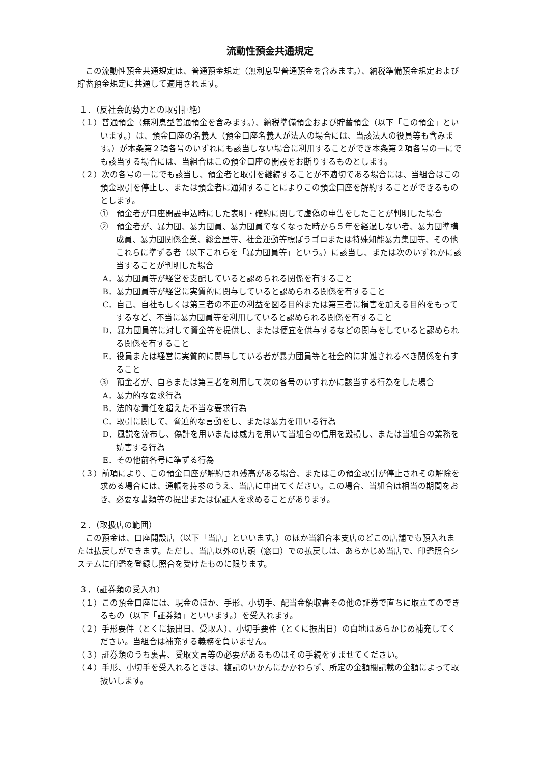流動性預金共通規定
この流動性預金共通規定は、普通預金規定（無利息型普通預金を含みます。）、納税準備預金規定および貯蓄預金規定に共通して適用されます。
１．（反社会的勢力との取引拒絶）
（１）普通預金（無利息型普通預金を含みます。）、納税準備預金および貯蓄預金（以下「この預金」といいます。）は、預金口座の名義人（預金口座名義人が法人の場合には、当該法人の役員等も含みます。）が本条第２項各号のいずれにも該当しない場合に利用することができ本条第２項各号の一にでも該当する場合には、当組合はこの預金口座の開設をお断りするものとします。
（２）次の各号の一にでも該当し、預金者と取引を継続することが不適切である場合には、当組合はこの預金取引を停止し、または預金者に通知することによりこの預金口座を解約することができるものとします。
①　預金者が口座開設申込時にした表明・確約に関して虚偽の申告をしたことが判明した場合
②　預金者が、暴力団、暴力団員、暴力団員でなくなった時から５年を経過しない者、暴力団準構成員、暴力団関係企業、総会屋等、社会運動等標ぼうゴロまたは特殊知能暴力集団等、その他これらに準ずる者（以下これらを「暴力団員等」という。）に該当し、または次のいずれかに該当することが判明した場合
A．暴力団員等が経営を支配していると認められる関係を有すること
B．暴力団員等が経営に実質的に関与していると認められる関係を有すること
C．自己、自社もしくは第三者の不正の利益を図る目的または第三者に損害を加える目的をもってするなど、不当に暴力団員等を利用していると認められる関係を有すること
D．暴力団員等に対して資金等を提供し、または便宜を供与するなどの関与をしていると認められる関係を有すること
E．役員または経営に実質的に関与している者が暴力団員等と社会的に非難されるべき関係を有すること
③　預金者が、自らまたは第三者を利用して次の各号のいずれかに該当する行為をした場合
A．暴力的な要求行為
B．法的な責任を超えた不当な要求行為
C．取引に関して、脅迫的な言動をし、または暴力を用いる行為
D．風説を流布し、偽計を用いまたは威力を用いて当組合の信用を毀損し、または当組合の業務を妨害する行為
E．その他前各号に準ずる行為
（３）前項により、この預金口座が解約され残高がある場合、またはこの預金取引が停止されその解除を求める場合には、通帳を持参のうえ、当店に申出てください。この場合、当組合は相当の期間をおき、必要な書類等の提出または保証人を求めることがあります。
２．（取扱店の範囲）
この預金は、口座開設店（以下「当店」といいます。）のほか当組合本支店のどこの店舗でも預入れまたは払戻しができます。ただし、当店以外の店頭（窓口）での払戻しは、あらかじめ当店で、印鑑照合システムに印鑑を登録し照合を受けたものに限ります。
３．（証券類の受入れ）
（１）この預金口座には、現金のほか、手形、小切手、配当金領収書その他の証券で直ちに取立てのできるもの（以下「証券類」といいます。）を受入れます。
（２）手形要件（とくに振出日、受取人）、小切手要件（とくに振出日）の白地はあらかじめ補充してください。当組合は補充する義務を負いません。
（３）証券類のうち裏書、受取文言等の必要があるものはその手続をすませてください。
（４）手形、小切手を受入れるときは、複記のいかんにかかわらず、所定の金額欄記載の金額によって取扱いします。